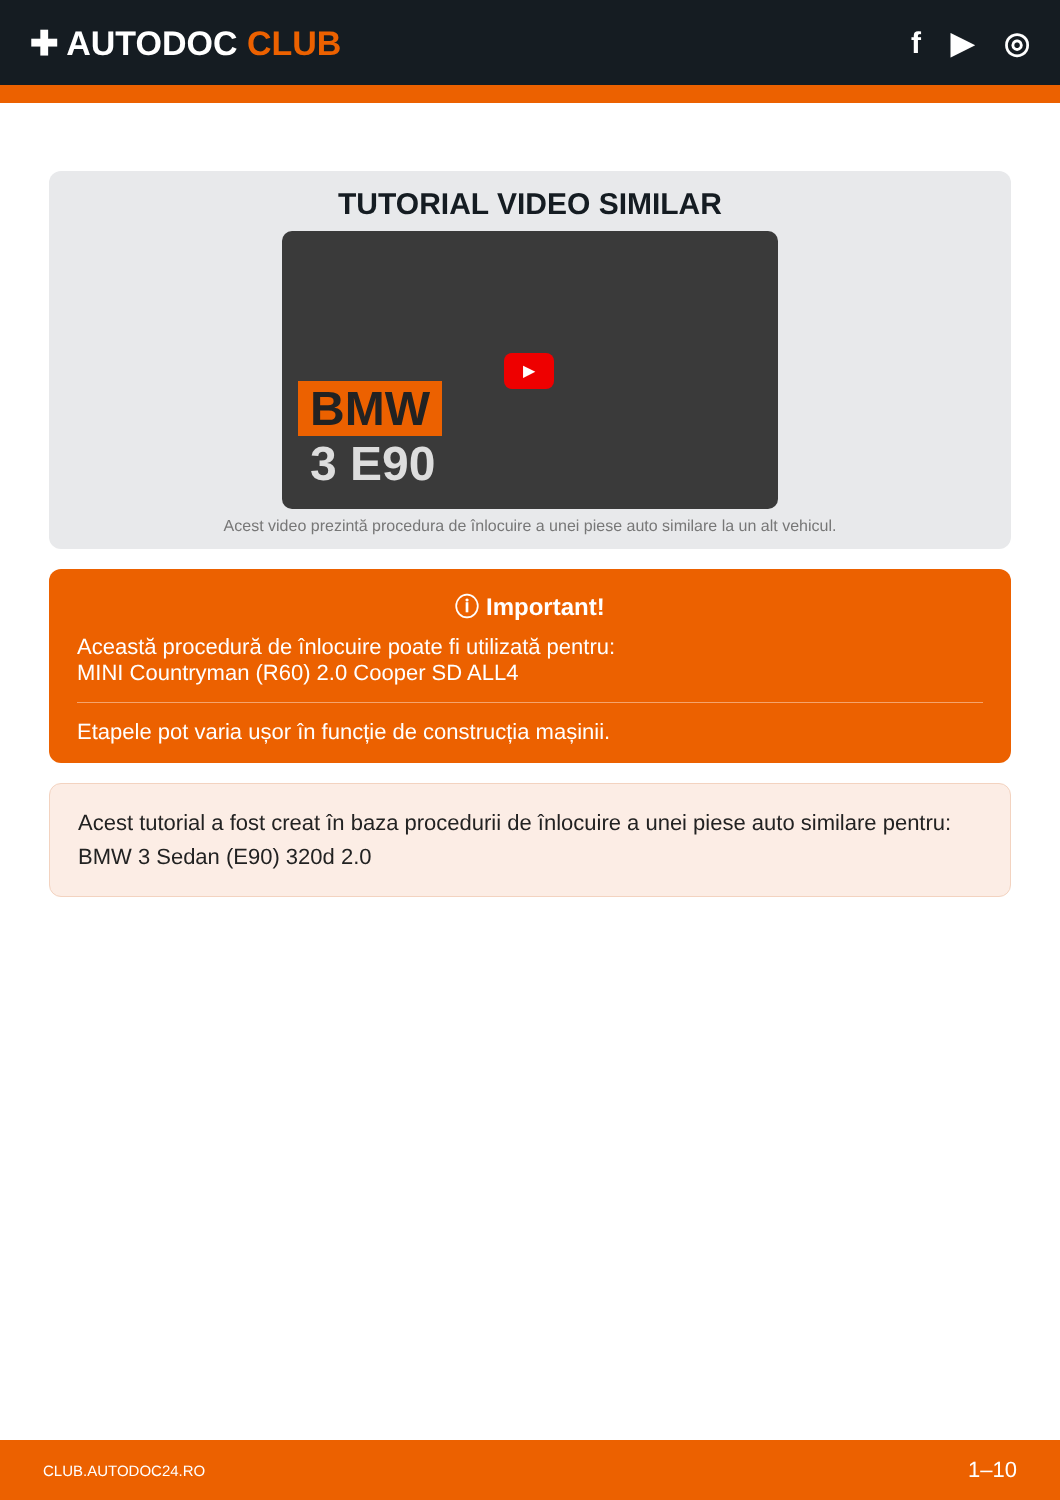✚ AUTODOC CLUB f ▶ ◎
TUTORIAL VIDEO SIMILAR
BMW
3 E90
▶
Acest video prezintă procedura de înlocuire a unei piese auto similare la un alt vehicul.
ⓘ Important!
Această procedură de înlocuire poate fi utilizată pentru:
MINI Countryman (R60) 2.0 Cooper SD ALL4
Etapele pot varia ușor în funcție de construcția mașinii.
Acest tutorial a fost creat în baza procedurii de înlocuire a unei piese auto similare pentru: BMW 3 Sedan (E90) 320d 2.0
CLUB.AUTODOC24.RO 1–10